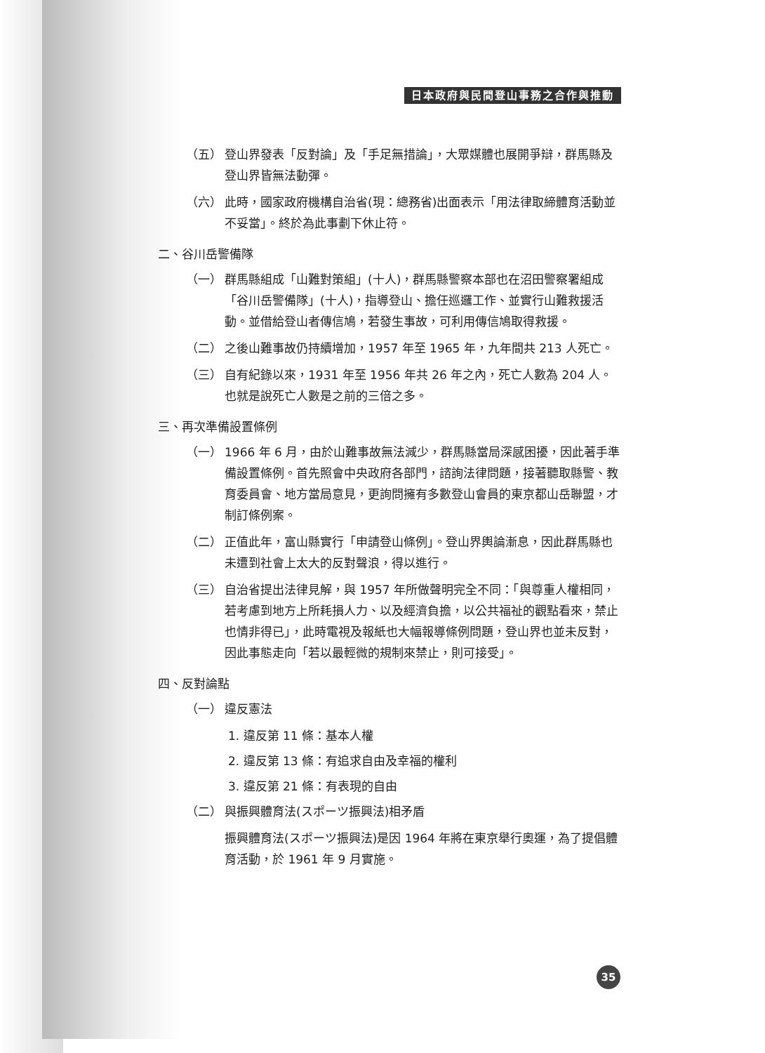日本政府與民間登山事務之合作與推動
（五） 登山界發表「反對論」及「手足無措論」，大眾媒體也展開爭辯，群馬縣及登山界皆無法動彈。
（六） 此時，國家政府機構自治省(現：總務省)出面表示「用法律取締體育活動並不妥當」。終於為此事劃下休止符。
二、谷川岳警備隊
（一） 群馬縣組成「山難對策組」(十人)，群馬縣警察本部也在沼田警察署組成「谷川岳警備隊」(十人)，指導登山、擔任巡邏工作、並實行山難救援活動。並借給登山者傳信鳩，若發生事故，可利用傳信鳩取得救援。
（二） 之後山難事故仍持續增加，1957 年至 1965 年，九年間共 213 人死亡。
（三） 自有紀錄以來，1931 年至 1956 年共 26 年之內，死亡人數為 204 人。也就是說死亡人數是之前的三倍之多。
三、再次準備設置條例
（一） 1966 年 6 月，由於山難事故無法減少，群馬縣當局深感困擾，因此著手準備設置條例。首先照會中央政府各部門，諮詢法律問題，接著聽取縣警、教育委員會、地方當局意見，更詢問擁有多數登山會員的東京都山岳聯盟，才制訂條例案。
（二） 正值此年，富山縣實行「申請登山條例」。登山界輿論漸息，因此群馬縣也未遭到社會上太大的反對聲浪，得以進行。
（三） 自治省提出法律見解，與 1957 年所做聲明完全不同：「與尊重人權相同，若考慮到地方上所耗損人力、以及經濟負擔，以公共福祉的觀點看來，禁止也情非得已」，此時電視及報紙也大幅報導條例問題，登山界也並未反對，因此事態走向「若以最輕微的規制來禁止，則可接受」。
四、反對論點
（一） 違反憲法
1. 違反第 11 條：基本人權
2. 違反第 13 條：有追求自由及幸福的權利
3. 違反第 21 條：有表現的自由
（二） 與振興體育法(スポーツ振興法)相矛盾
振興體育法(スポーツ振興法)是因 1964 年將在東京舉行奧運，為了提倡體育活動，於 1961 年 9 月實施。
35